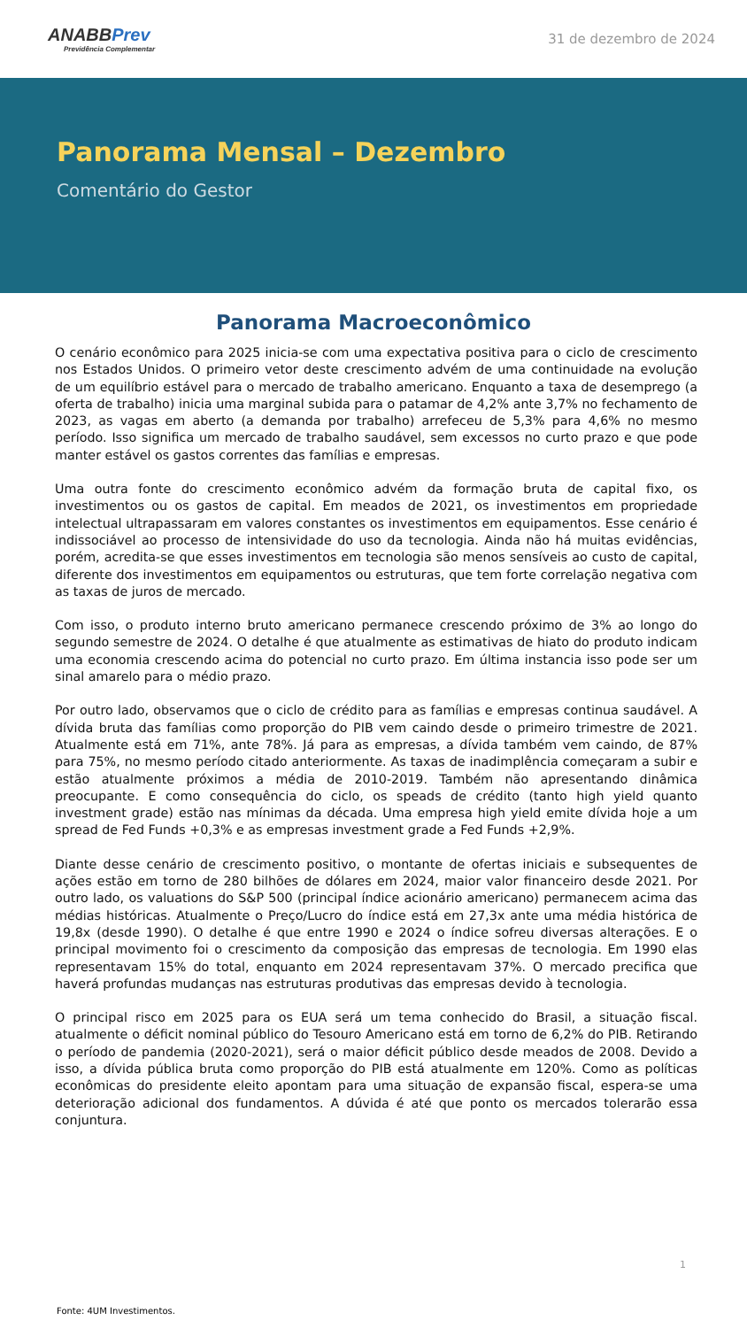ANABB Prev
Previdência Complementar
31 de dezembro de 2024
Panorama Mensal – Dezembro
Comentário do Gestor
Panorama Macroeconômico
O cenário econômico para 2025 inicia-se com uma expectativa positiva para o ciclo de crescimento nos Estados Unidos. O primeiro vetor deste crescimento advém de uma continuidade na evolução de um equilíbrio estável para o mercado de trabalho americano. Enquanto a taxa de desemprego (a oferta de trabalho) inicia uma marginal subida para o patamar de 4,2% ante 3,7% no fechamento de 2023, as vagas em aberto (a demanda por trabalho) arrefeceu de 5,3% para 4,6% no mesmo período. Isso significa um mercado de trabalho saudável, sem excessos no curto prazo e que pode manter estável os gastos correntes das famílias e empresas.
Uma outra fonte do crescimento econômico advém da formação bruta de capital fixo, os investimentos ou os gastos de capital. Em meados de 2021, os investimentos em propriedade intelectual ultrapassaram em valores constantes os investimentos em equipamentos. Esse cenário é indissociável ao processo de intensividade do uso da tecnologia. Ainda não há muitas evidências, porém, acredita-se que esses investimentos em tecnologia são menos sensíveis ao custo de capital, diferente dos investimentos em equipamentos ou estruturas, que tem forte correlação negativa com as taxas de juros de mercado.
Com isso, o produto interno bruto americano permanece crescendo próximo de 3% ao longo do segundo semestre de 2024. O detalhe é que atualmente as estimativas de hiato do produto indicam uma economia crescendo acima do potencial no curto prazo. Em última instancia isso pode ser um sinal amarelo para o médio prazo.
Por outro lado, observamos que o ciclo de crédito para as famílias e empresas continua saudável. A dívida bruta das famílias como proporção do PIB vem caindo desde o primeiro trimestre de 2021. Atualmente está em 71%, ante 78%. Já para as empresas, a dívida também vem caindo, de 87% para 75%, no mesmo período citado anteriormente. As taxas de inadimplência começaram a subir e estão atualmente próximos a média de 2010-2019. Também não apresentando dinâmica preocupante. E como consequência do ciclo, os speads de crédito (tanto high yield quanto investment grade) estão nas mínimas da década. Uma empresa high yield emite dívida hoje a um spread de Fed Funds +0,3% e as empresas investment grade a Fed Funds +2,9%.
Diante desse cenário de crescimento positivo, o montante de ofertas iniciais e subsequentes de ações estão em torno de 280 bilhões de dólares em 2024, maior valor financeiro desde 2021. Por outro lado, os valuations do S&P 500 (principal índice acionário americano) permanecem acima das médias históricas. Atualmente o Preço/Lucro do índice está em 27,3x ante uma média histórica de 19,8x (desde 1990). O detalhe é que entre 1990 e 2024 o índice sofreu diversas alterações. E o principal movimento foi o crescimento da composição das empresas de tecnologia. Em 1990 elas representavam 15% do total, enquanto em 2024 representavam 37%. O mercado precifica que haverá profundas mudanças nas estruturas produtivas das empresas devido à tecnologia.
O principal risco em 2025 para os EUA será um tema conhecido do Brasil, a situação fiscal. atualmente o déficit nominal público do Tesouro Americano está em torno de 6,2% do PIB. Retirando o período de pandemia (2020-2021), será o maior déficit público desde meados de 2008. Devido a isso, a dívida pública bruta como proporção do PIB está atualmente em 120%. Como as políticas econômicas do presidente eleito apontam para uma situação de expansão fiscal, espera-se uma deterioração adicional dos fundamentos. A dúvida é até que ponto os mercados tolerarão essa conjuntura.
1
Fonte: 4UM Investimentos.